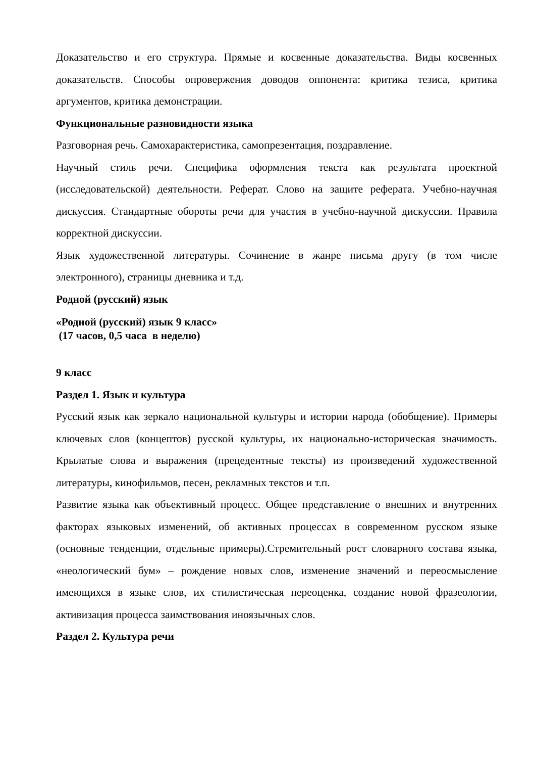Доказательство и его структура. Прямые и косвенные доказательства. Виды косвенных доказательств. Способы опровержения доводов оппонента: критика тезиса, критика аргументов, критика демонстрации.
Функциональные разновидности языка
Разговорная речь. Самохарактеристика, самопрезентация, поздравление.
Научный стиль речи. Специфика оформления текста как результата проектной (исследовательской) деятельности. Реферат. Слово на защите реферата. Учебно-научная дискуссия. Стандартные обороты речи для участия в учебно-научной дискуссии. Правила корректной дискуссии.
Язык художественной литературы. Сочинение в жанре письма другу (в том числе электронного), страницы дневника и т.д.
Родной (русский) язык
«Родной (русский) язык 9 класс»
(17 часов, 0,5 часа в неделю)
9 класс
Раздел 1. Язык и культура
Русский язык как зеркало национальной культуры и истории народа (обобщение). Примеры ключевых слов (концептов) русской культуры, их национально-историческая значимость. Крылатые слова и выражения (прецедентные тексты) из произведений художественной литературы, кинофильмов, песен, рекламных текстов и т.п.
Развитие языка как объективный процесс. Общее представление о внешних и внутренних факторах языковых изменений, об активных процессах в современном русском языке (основные тенденции, отдельные примеры).Стремительный рост словарного состава языка, «неологический бум» – рождение новых слов, изменение значений и переосмысление имеющихся в языке слов, их стилистическая переоценка, создание новой фразеологии, активизация процесса заимствования иноязычных слов.
Раздел 2. Культура речи